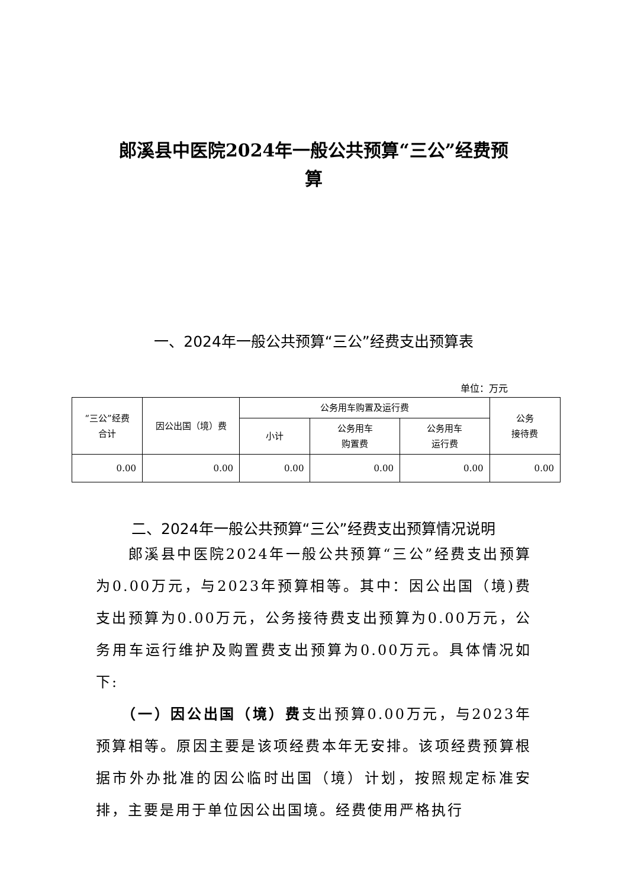郎溪县中医院2024年一般公共预算“三公”经费预
算
一、2024年一般公共预算“三公”经费支出预算表
单位：万元
| “三公”经费 合计 | 因公出国（境）费 | 公务用车购置及运行费 | | | 公务 接待费 |
| --- | --- | --- | --- | --- | --- |
| | | 小计 | 公务用车 购置费 | 公务用车 运行费 | |
| 0.00 | 0.00 | 0.00 | 0.00 | 0.00 | 0.00 |
二、2024年一般公共预算“三公”经费支出预算情况说明
　　郎溪县中医院2024年一般公共预算“三公”经费支出预算为0.00万元，与2023年预算相等。其中：因公出国（境)费支出预算为0.00万元，公务接待费支出预算为0.00万元，公务用车运行维护及购置费支出预算为0.00万元。具体情况如下:
　　（一）因公出国（境）费支出预算0.00万元，与2023年预算相等。原因主要是该项经费本年无安排。该项经费预算根据市外办批准的因公临时出国（境）计划，按照规定标准安排，主要是用于单位因公出国境。经费使用严格执行